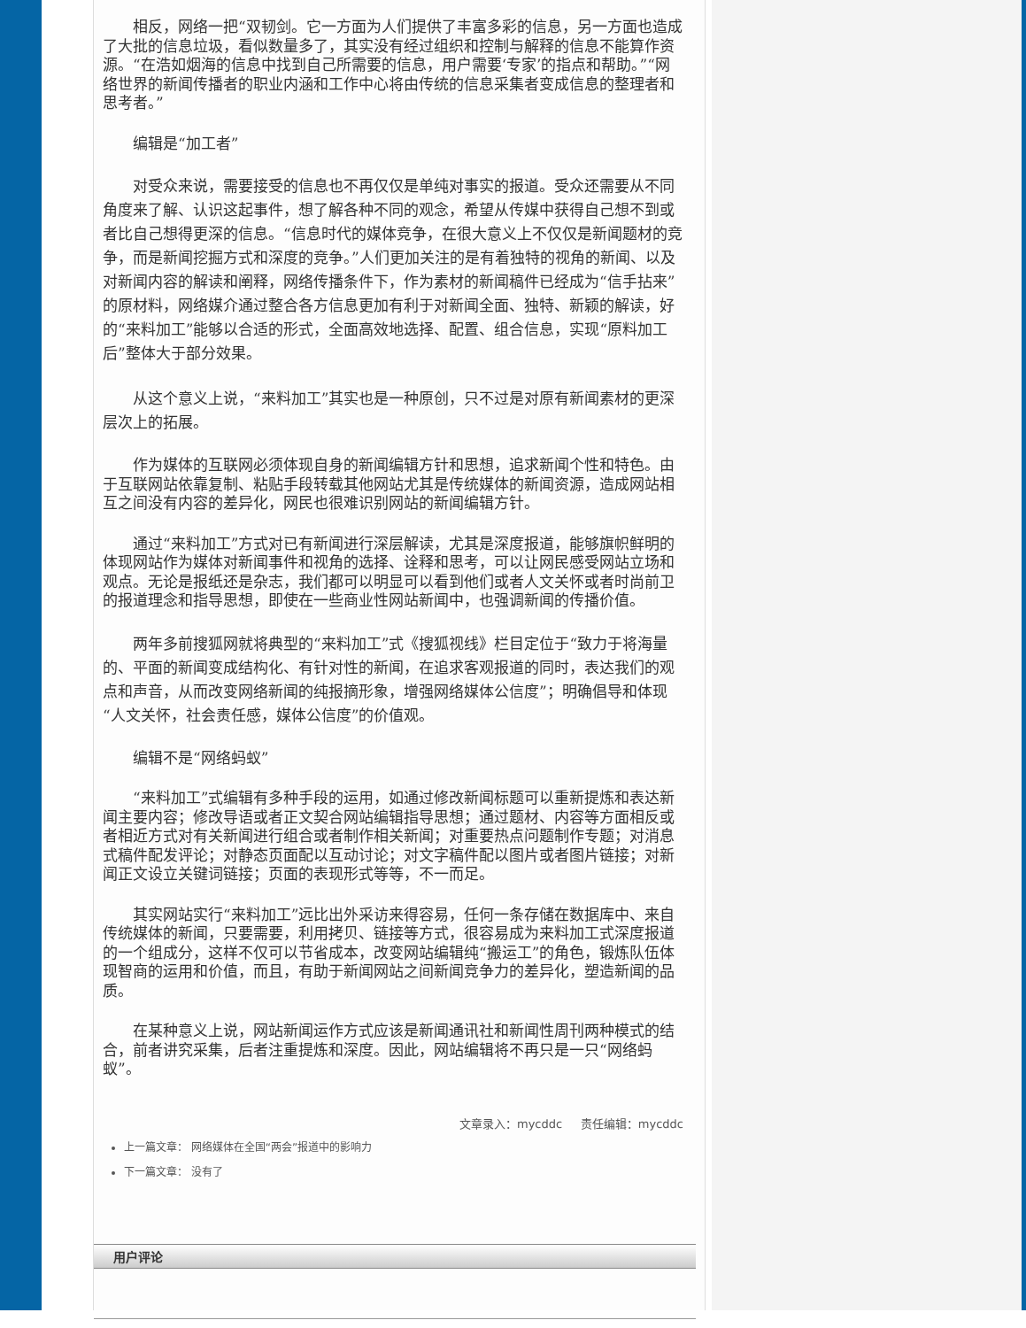相反，网络一把“双韧剑。它一方面为人们提供了丰富多彩的信息，另一方面也造成了大批的信息垃圾，看似数量多了，其实没有经过组织和控制与解释的信息不能算作资源。“在浩如烟海的信息中找到自己所需要的信息，用户需要‘专家’的指点和帮助。”“网络世界的新闻传播者的职业内涵和工作中心将由传统的信息采集者变成信息的整理者和思考者。”
编辑是“加工者”
对受众来说，需要接受的信息也不再仅仅是单纯对事实的报道。受众还需要从不同角度来了解、认识这起事件，想了解各种不同的观念，希望从传媒中获得自己想不到或者比自己想得更深的信息。“信息时代的媒体竞争，在很大意义上不仅仅是新闻题材的竞争，而是新闻挖掘方式和深度的竞争。”人们更加关注的是有着独特的视角的新闻、以及对新闻内容的解读和阐释，网络传播条件下，作为素材的新闻稿件已经成为“信手拈来”的原材料，网络媒介通过整合各方信息更加有利于对新闻全面、独特、新颖的解读，好的“来料加工”能够以合适的形式，全面高效地选择、配置、组合信息，实现“原料加工后”整体大于部分效果。
从这个意义上说，“来料加工”其实也是一种原创，只不过是对原有新闻素材的更深层次上的拓展。
作为媒体的互联网必须体现自身的新闻编辑方针和思想，追求新闻个性和特色。由于互联网站依靠复制、粘贴手段转载其他网站尤其是传统媒体的新闻资源，造成网站相互之间没有内容的差异化，网民也很难识别网站的新闻编辑方针。
通过“来料加工”方式对已有新闻进行深层解读，尤其是深度报道，能够旗帜鲜明的体现网站作为媒体对新闻事件和视角的选择、诠释和思考，可以让网民感受网站立场和观点。无论是报纸还是杂志，我们都可以明显可以看到他们或者人文关怀或者时尚前卫的报道理念和指导思想，即使在一些商业性网站新闻中，也强调新闻的传播价值。
两年多前搜狐网就将典型的“来料加工”式《搜狐视线》栏目定位于“致力于将海量的、平面的新闻变成结构化、有针对性的新闻，在追求客观报道的同时，表达我们的观点和声音，从而改变网络新闻的纯报摘形象，增强网络媒体公信度”；明确倡导和体现“人文关怀，社会责任感，媒体公信度”的价值观。
编辑不是“网络蚂蚁”
“来料加工”式编辑有多种手段的运用，如通过修改新闻标题可以重新提炼和表达新闻主要内容；修改导语或者正文契合网站编辑指导思想；通过题材、内容等方面相反或者相近方式对有关新闻进行组合或者制作相关新闻；对重要热点问题制作专题；对消息式稿件配发评论；对静态页面配以互动讨论；对文字稿件配以图片或者图片链接；对新闻正文设立关键词链接；页面的表现形式等等，不一而足。
其实网站实行“来料加工”远比出外采访来得容易，任何一条存储在数据库中、来自传统媒体的新闻，只要需要，利用拷贝、链接等方式，很容易成为来料加工式深度报道的一个组成分，这样不仅可以节省成本，改变网站编辑纯“搬运工”的角色，锻炼队伍体现智商的运用和价值，而且，有助于新闻网站之间新闻竞争力的差异化，塑造新闻的品质。
在某种意义上说，网站新闻运作方式应该是新闻通讯社和新闻性周刊两种模式的结合，前者讲究采集，后者注重提炼和深度。因此，网站编辑将不再只是一只“网络蚂蚁”。
文章录入：mycddc 责任编辑：mycddc
上一篇文章： 网络媒体在全国“两会”报道中的影响力
下一篇文章： 没有了
用户评论